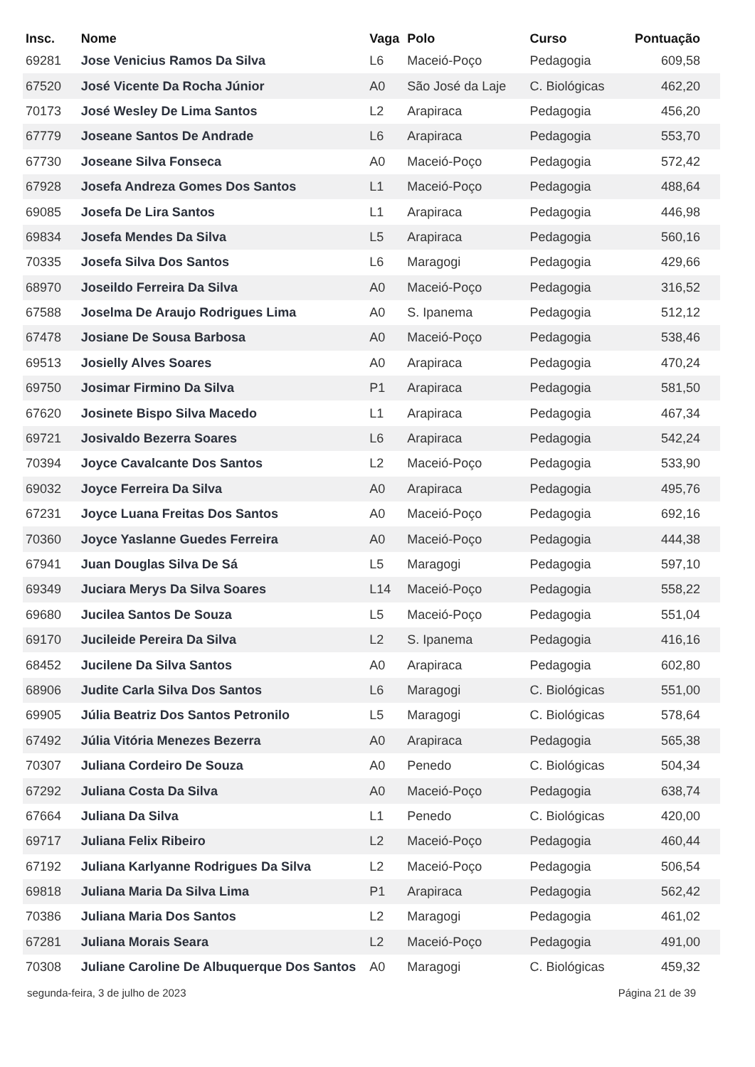| Insc. | Nome | Vaga | Polo | Curso | Pontuação |
| --- | --- | --- | --- | --- | --- |
| 69281 | Jose Venicius Ramos Da Silva | L6 | Maceió-Poço | Pedagogia | 609,58 |
| 67520 | José Vicente Da Rocha Júnior | A0 | São José da Laje | C. Biológicas | 462,20 |
| 70173 | José Wesley De Lima Santos | L2 | Arapiraca | Pedagogia | 456,20 |
| 67779 | Joseane Santos De Andrade | L6 | Arapiraca | Pedagogia | 553,70 |
| 67730 | Joseane Silva Fonseca | A0 | Maceió-Poço | Pedagogia | 572,42 |
| 67928 | Josefa Andreza Gomes Dos Santos | L1 | Maceió-Poço | Pedagogia | 488,64 |
| 69085 | Josefa De Lira Santos | L1 | Arapiraca | Pedagogia | 446,98 |
| 69834 | Josefa Mendes Da Silva | L5 | Arapiraca | Pedagogia | 560,16 |
| 70335 | Josefa Silva Dos Santos | L6 | Maragogi | Pedagogia | 429,66 |
| 68970 | Joseildo Ferreira Da Silva | A0 | Maceió-Poço | Pedagogia | 316,52 |
| 67588 | Joselma De Araujo Rodrigues Lima | A0 | S. Ipanema | Pedagogia | 512,12 |
| 67478 | Josiane De Sousa Barbosa | A0 | Maceió-Poço | Pedagogia | 538,46 |
| 69513 | Josielly Alves Soares | A0 | Arapiraca | Pedagogia | 470,24 |
| 69750 | Josimar Firmino Da Silva | P1 | Arapiraca | Pedagogia | 581,50 |
| 67620 | Josinete Bispo Silva Macedo | L1 | Arapiraca | Pedagogia | 467,34 |
| 69721 | Josivaldo Bezerra Soares | L6 | Arapiraca | Pedagogia | 542,24 |
| 70394 | Joyce Cavalcante Dos Santos | L2 | Maceió-Poço | Pedagogia | 533,90 |
| 69032 | Joyce Ferreira Da Silva | A0 | Arapiraca | Pedagogia | 495,76 |
| 67231 | Joyce Luana Freitas Dos Santos | A0 | Maceió-Poço | Pedagogia | 692,16 |
| 70360 | Joyce Yaslanne Guedes Ferreira | A0 | Maceió-Poço | Pedagogia | 444,38 |
| 67941 | Juan Douglas Silva De Sá | L5 | Maragogi | Pedagogia | 597,10 |
| 69349 | Juciara Merys Da Silva Soares | L14 | Maceió-Poço | Pedagogia | 558,22 |
| 69680 | Jucilea Santos De Souza | L5 | Maceió-Poço | Pedagogia | 551,04 |
| 69170 | Jucileide Pereira Da Silva | L2 | S. Ipanema | Pedagogia | 416,16 |
| 68452 | Jucilene Da Silva Santos | A0 | Arapiraca | Pedagogia | 602,80 |
| 68906 | Judite Carla Silva Dos Santos | L6 | Maragogi | C. Biológicas | 551,00 |
| 69905 | Júlia Beatriz Dos Santos Petronilo | L5 | Maragogi | C. Biológicas | 578,64 |
| 67492 | Júlia Vitória Menezes Bezerra | A0 | Arapiraca | Pedagogia | 565,38 |
| 70307 | Juliana Cordeiro De Souza | A0 | Penedo | C. Biológicas | 504,34 |
| 67292 | Juliana Costa Da Silva | A0 | Maceió-Poço | Pedagogia | 638,74 |
| 67664 | Juliana Da Silva | L1 | Penedo | C. Biológicas | 420,00 |
| 69717 | Juliana Felix Ribeiro | L2 | Maceió-Poço | Pedagogia | 460,44 |
| 67192 | Juliana Karlyanne Rodrigues Da Silva | L2 | Maceió-Poço | Pedagogia | 506,54 |
| 69818 | Juliana Maria Da Silva Lima | P1 | Arapiraca | Pedagogia | 562,42 |
| 70386 | Juliana Maria Dos Santos | L2 | Maragogi | Pedagogia | 461,02 |
| 67281 | Juliana Morais Seara | L2 | Maceió-Poço | Pedagogia | 491,00 |
| 70308 | Juliane Caroline De Albuquerque Dos Santos | A0 | Maragogi | C. Biológicas | 459,32 |
segunda-feira, 3 de julho de 2023 Página 21 de 39